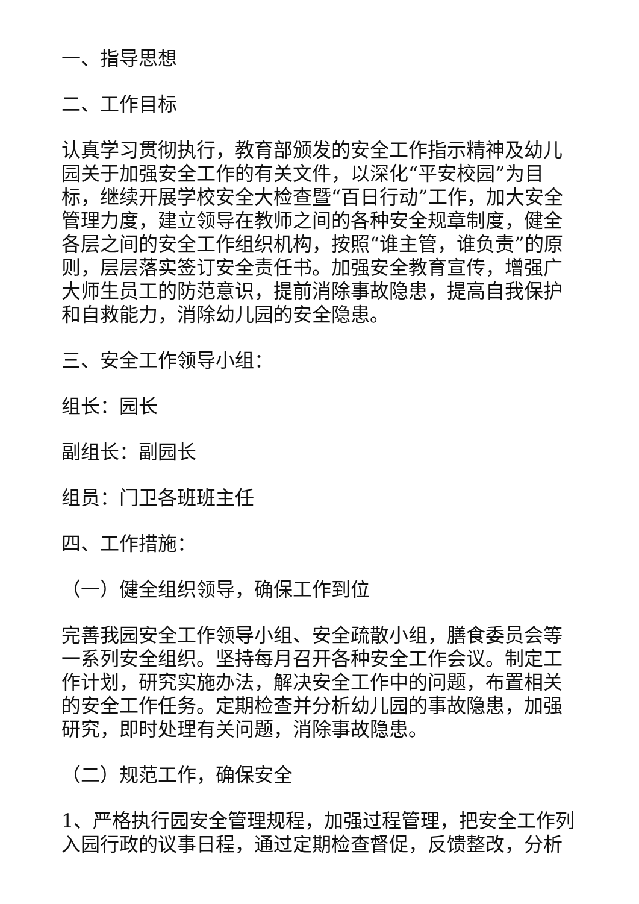一、指导思想
二、工作目标
认真学习贯彻执行，教育部颁发的安全工作指示精神及幼儿园关于加强安全工作的有关文件，以深化“平安校园”为目标，继续开展学校安全大检查暨“百日行动”工作，加大安全管理力度，建立领导在教师之间的各种安全规章制度，健全各层之间的安全工作组织机构，按照“谁主管，谁负责”的原则，层层落实签订安全责任书。加强安全教育宣传，增强广大师生员工的防范意识，提前消除事故隐患，提高自我保护和自救能力，消除幼儿园的安全隐患。
三、安全工作领导小组：
组长：园长
副组长：副园长
组员：门卫各班班主任
四、工作措施：
（一）健全组织领导，确保工作到位
完善我园安全工作领导小组、安全疏散小组，膳食委员会等一系列安全组织。坚持每月召开各种安全工作会议。制定工作计划，研究实施办法，解决安全工作中的问题，布置相关的安全工作任务。定期检查并分析幼儿园的事故隐患，加强研究，即时处理有关问题，消除事故隐患。
（二）规范工作，确保安全
1、严格执行园安全管理规程，加强过程管理，把安全工作列入园行政的议事日程，通过定期检查督促，反馈整改，分析